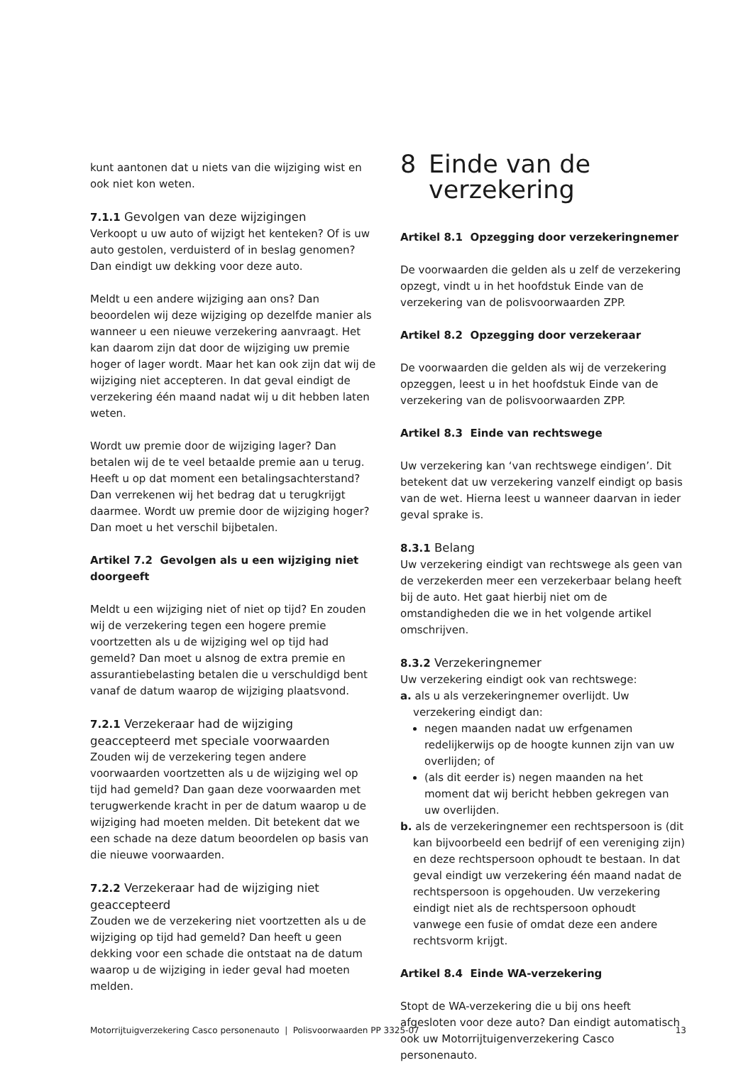kunt aantonen dat u niets van die wijziging wist en ook niet kon weten.
7.1.1 Gevolgen van deze wijzigingen
Verkoopt u uw auto of wijzigt het kenteken? Of is uw auto gestolen, verduisterd of in beslag genomen? Dan eindigt uw dekking voor deze auto.
Meldt u een andere wijziging aan ons? Dan beoordelen wij deze wijziging op dezelfde manier als wanneer u een nieuwe verzekering aanvraagt. Het kan daarom zijn dat door de wijziging uw premie hoger of lager wordt. Maar het kan ook zijn dat wij de wijziging niet accepteren. In dat geval eindigt de verzekering één maand nadat wij u dit hebben laten weten.
Wordt uw premie door de wijziging lager? Dan betalen wij de te veel betaalde premie aan u terug. Heeft u op dat moment een betalingsachterstand? Dan verrekenen wij het bedrag dat u terugkrijgt daarmee. Wordt uw premie door de wijziging hoger? Dan moet u het verschil bijbetalen.
Artikel 7.2 Gevolgen als u een wijziging niet doorgeeft
Meldt u een wijziging niet of niet op tijd? En zouden wij de verzekering tegen een hogere premie voortzetten als u de wijziging wel op tijd had gemeld? Dan moet u alsnog de extra premie en assurantiebelasting betalen die u verschuldigd bent vanaf de datum waarop de wijziging plaatsvond.
7.2.1 Verzekeraar had de wijziging geaccepteerd met speciale voorwaarden
Zouden wij de verzekering tegen andere voorwaarden voortzetten als u de wijziging wel op tijd had gemeld? Dan gaan deze voorwaarden met terugwerkende kracht in per de datum waarop u de wijziging had moeten melden. Dit betekent dat we een schade na deze datum beoordelen op basis van die nieuwe voorwaarden.
7.2.2 Verzekeraar had de wijziging niet geaccepteerd
Zouden we de verzekering niet voortzetten als u de wijziging op tijd had gemeld? Dan heeft u geen dekking voor een schade die ontstaat na de datum waarop u de wijziging in ieder geval had moeten melden.
8 Einde van de
verzekering
Artikel 8.1 Opzegging door verzekeringnemer
De voorwaarden die gelden als u zelf de verzekering opzegt, vindt u in het hoofdstuk Einde van de verzekering van de polisvoorwaarden ZPP.
Artikel 8.2 Opzegging door verzekeraar
De voorwaarden die gelden als wij de verzekering opzeggen, leest u in het hoofdstuk Einde van de verzekering van de polisvoorwaarden ZPP.
Artikel 8.3 Einde van rechtswege
Uw verzekering kan ‘van rechtswege eindigen’. Dit betekent dat uw verzekering vanzelf eindigt op basis van de wet. Hierna leest u wanneer daarvan in ieder geval sprake is.
8.3.1 Belang
Uw verzekering eindigt van rechtswege als geen van de verzekerden meer een verzekerbaar belang heeft bij de auto. Het gaat hierbij niet om de omstandigheden die we in het volgende artikel omschrijven.
8.3.2 Verzekeringnemer
Uw verzekering eindigt ook van rechtswege:
a. als u als verzekeringnemer overlijdt. Uw verzekering eindigt dan:
negen maanden nadat uw erfgenamen redelijkerwijs op de hoogte kunnen zijn van uw overlijden; of
(als dit eerder is) negen maanden na het moment dat wij bericht hebben gekregen van uw overlijden.
b. als de verzekeringnemer een rechtspersoon is (dit kan bijvoorbeeld een bedrijf of een vereniging zijn) en deze rechtspersoon ophoudt te bestaan. In dat geval eindigt uw verzekering één maand nadat de rechtspersoon is opgehouden. Uw verzekering eindigt niet als de rechtspersoon ophoudt vanwege een fusie of omdat deze een andere rechtsvorm krijgt.
Artikel 8.4 Einde WA-verzekering
Stopt de WA-verzekering die u bij ons heeft afgesloten voor deze auto? Dan eindigt automatisch ook uw Motorrijtuigenverzekering Casco personenauto.
Motorrijtuigverzekering Casco personenauto | Polisvoorwaarden PP 3325-07 13